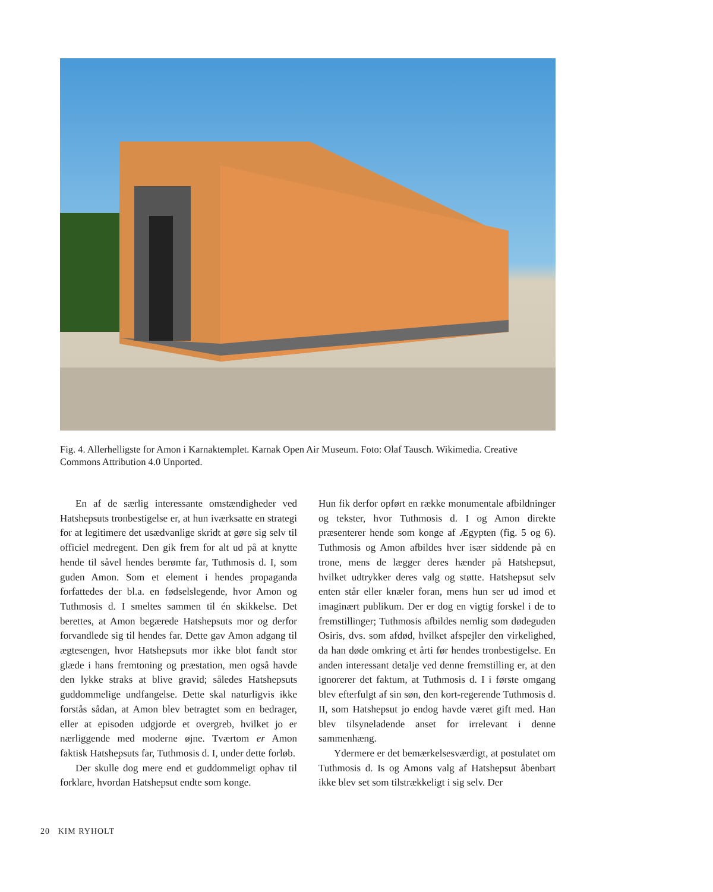Fig. 4. Allerhelligste for Amon i Karnaktemplet. Karnak Open Air Museum. Foto: Olaf Tausch. Wikimedia. Creative Commons Attribution 4.0 Unported.
En af de særlig interessante omstændigheder ved Hatshepsuts tronbestigelse er, at hun iværksatte en strategi for at legitimere det usædvanlige skridt at gøre sig selv til officiel medregent. Den gik frem for alt ud på at knytte hende til såvel hendes berømte far, Tuthmosis d. I, som guden Amon. Som et element i hendes propaganda forfattedes der bl.a. en fødselslegende, hvor Amon og Tuthmosis d. I smeltes sammen til én skikkelse. Det berettes, at Amon begærede Hatshepsuts mor og derfor forvandlede sig til hendes far. Dette gav Amon adgang til ægtesengen, hvor Hatshepsuts mor ikke blot fandt stor glæde i hans fremtoning og præstation, men også havde den lykke straks at blive gravid; således Hatshepsuts guddommelige undfangelse. Dette skal naturligvis ikke forstås sådan, at Amon blev betragtet som en bedrager, eller at episoden udgjorde et overgreb, hvilket jo er nærliggende med moderne øjne. Tværtom er Amon faktisk Hatshepsuts far, Tuthmosis d. I, under dette forløb.
Der skulle dog mere end et guddommeligt ophav til forklare, hvordan Hatshepsut endte som konge.
Hun fik derfor opført en række monumentale afbildninger og tekster, hvor Tuthmosis d. I og Amon direkte præsenterer hende som konge af Ægypten (fig. 5 og 6). Tuthmosis og Amon afbildes hver især siddende på en trone, mens de lægger deres hænder på Hatshepsut, hvilket udtrykker deres valg og støtte. Hatshepsut selv enten står eller knæler foran, mens hun ser ud imod et imaginært publikum. Der er dog en vigtig forskel i de to fremstillinger; Tuthmosis afbildes nemlig som dødeguden Osiris, dvs. som afdød, hvilket afspejler den virkelighed, da han døde omkring et årti før hendes tronbestigelse. En anden interessant detalje ved denne fremstilling er, at den ignorerer det faktum, at Tuthmosis d. I i første omgang blev efterfulgt af sin søn, den kort-regerende Tuthmosis d. II, som Hatshepsut jo endog havde været gift med. Han blev tilsyneladende anset for irrelevant i denne sammenhæng.
Ydermere er det bemærkelsesværdigt, at postulatet om Tuthmosis d. Is og Amons valg af Hatshepsut åbenbart ikke blev set som tilstrækkeligt i sig selv. Der
20 KIM RYHOLT